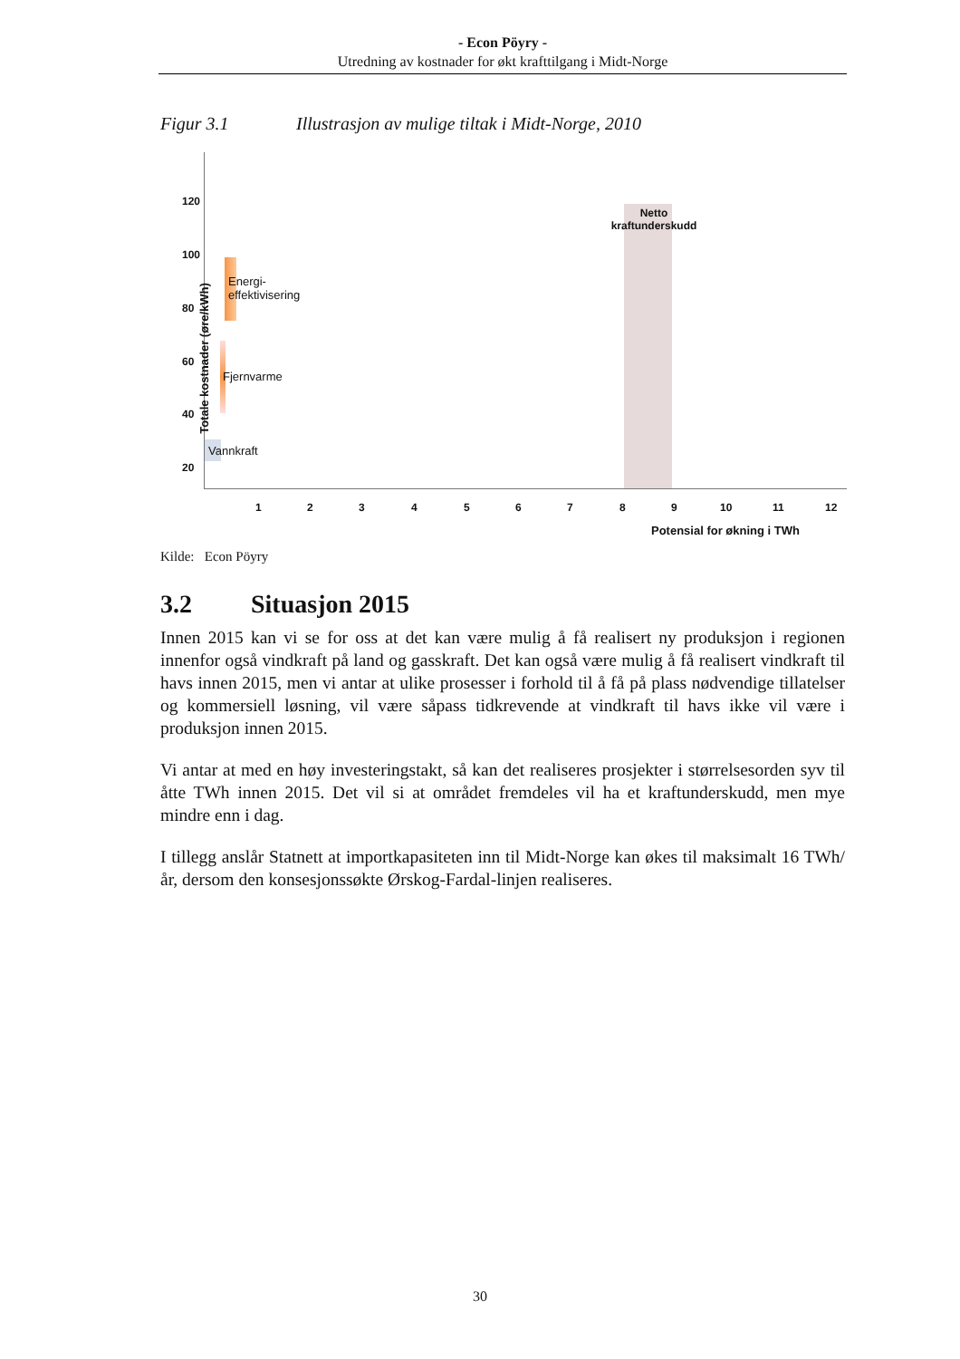- Econ Pöyry -
Utredning av kostnader for økt krafttilgang i Midt-Norge
Figur 3.1 Illustrasjon av mulige tiltak i Midt-Norge, 2010
120
100
80
60
40
20
Totale kostnader (øre/kWh)
Netto kraftunderskudd
Energi-
effektivisering
Fjernvarme
Vannkraft
1 2 3 4 5 6 7 8 9 10 11 12
Potensial for økning i TWh
Kilde: Econ Pöyry
3.2 Situasjon 2015
Innen 2015 kan vi se for oss at det kan være mulig å få realisert ny produksjon i regionen innenfor også vindkraft på land og gasskraft. Det kan også være mulig å få realisert vindkraft til havs innen 2015, men vi antar at ulike prosesser i forhold til å få på plass nødvendige tillatelser og kommersiell løsning, vil være såpass tidkrevende at vindkraft til havs ikke vil være i produksjon innen 2015.
Vi antar at med en høy investeringstakt, så kan det realiseres prosjekter i størrelsesorden syv til åtte TWh innen 2015. Det vil si at området fremdeles vil ha et kraftunderskudd, men mye mindre enn i dag.
I tillegg anslår Statnett at importkapasiteten inn til Midt-Norge kan økes til maksimalt 16 TWh/år, dersom den konsesjonssøkte Ørskog-Fardal-linjen realiseres.
30